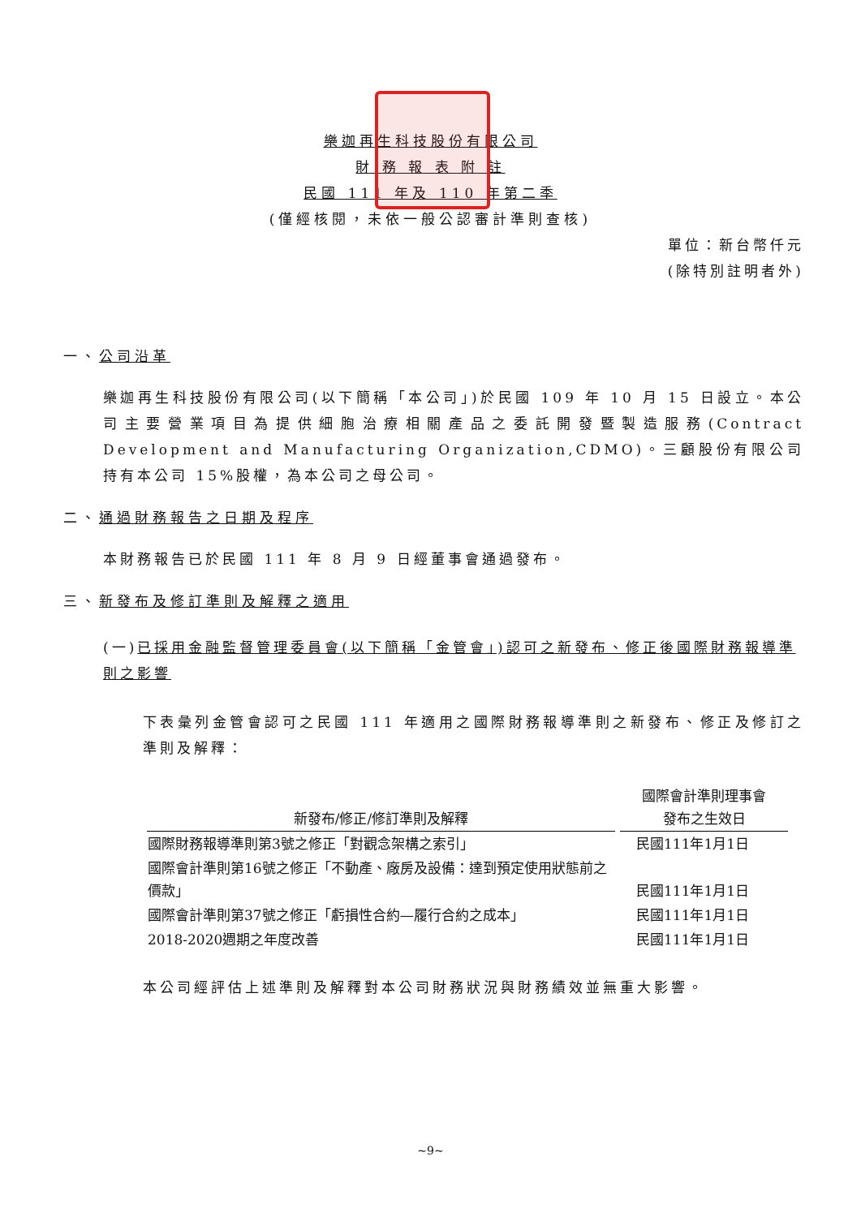樂迦再生科技股份有限公司
財 務 報 表 附 註
民國 111 年及 110 年第二季
(僅經核閱，未依一般公認審計準則查核)
單位：新台幣仟元
(除特別註明者外)
一、公司沿革
樂迦再生科技股份有限公司(以下簡稱「本公司」)於民國 109 年 10 月 15 日設立。本公司主要營業項目為提供細胞治療相關產品之委託開發暨製造服務(Contract Development and Manufacturing Organization,CDMO)。三顧股份有限公司持有本公司 15%股權，為本公司之母公司。
二、通過財務報告之日期及程序
本財務報告已於民國 111 年 8 月 9 日經董事會通過發布。
三、新發布及修訂準則及解釋之適用
(一)已採用金融監督管理委員會(以下簡稱「金管會」)認可之新發布、修正後國際財務報導準則之影響
下表彙列金管會認可之民國 111 年適用之國際財務報導準則之新發布、修正及修訂之準則及解釋：
| 新發布/修正/修訂準則及解釋 | 國際會計準則理事會 發布之生效日 |
| --- | --- |
| 國際財務報導準則第3號之修正「對觀念架構之索引」 | 民國111年1月1日 |
| 國際會計準則第16號之修正「不動產、廠房及設備：達到預定使用狀態前之價款」 | 民國111年1月1日 |
| 國際會計準則第37號之修正「虧損性合約—履行合約之成本」 | 民國111年1月1日 |
| 2018-2020週期之年度改善 | 民國111年1月1日 |
本公司經評估上述準則及解釋對本公司財務狀況與財務績效並無重大影響。
~9~